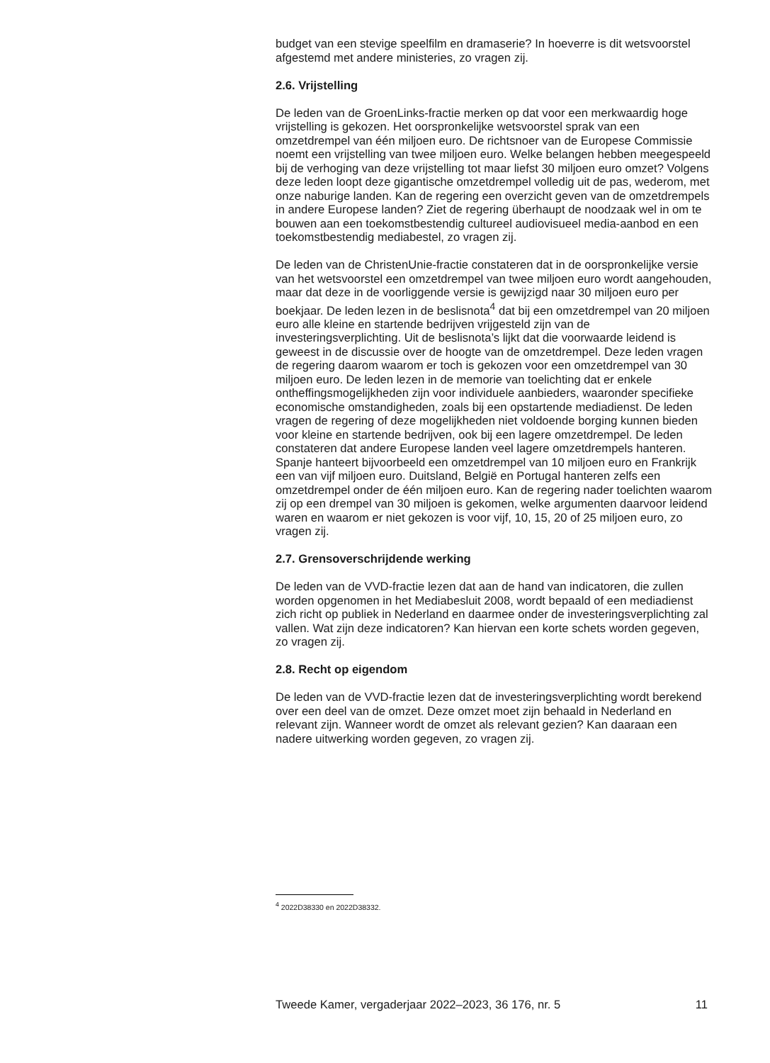budget van een stevige speelfilm en dramaserie? In hoeverre is dit wetsvoorstel afgestemd met andere ministeries, zo vragen zij.
2.6. Vrijstelling
De leden van de GroenLinks-fractie merken op dat voor een merkwaardig hoge vrijstelling is gekozen. Het oorspronkelijke wetsvoorstel sprak van een omzetdrempel van één miljoen euro. De richtsnoer van de Europese Commissie noemt een vrijstelling van twee miljoen euro. Welke belangen hebben meegespeeld bij de verhoging van deze vrijstelling tot maar liefst 30 miljoen euro omzet? Volgens deze leden loopt deze gigantische omzetdrempel volledig uit de pas, wederom, met onze naburige landen. Kan de regering een overzicht geven van de omzetdrempels in andere Europese landen? Ziet de regering überhaupt de noodzaak wel in om te bouwen aan een toekomstbestendig cultureel audiovisueel media-aanbod en een toekomstbestendig mediabestel, zo vragen zij.
De leden van de ChristenUnie-fractie constateren dat in de oorspronkelijke versie van het wetsvoorstel een omzetdrempel van twee miljoen euro wordt aangehouden, maar dat deze in de voorliggende versie is gewijzigd naar 30 miljoen euro per boekjaar. De leden lezen in de beslisnota<sup>4</sup> dat bij een omzetdrempel van 20 miljoen euro alle kleine en startende bedrijven vrijgesteld zijn van de investeringsverplichting. Uit de beslisnota’s lijkt dat die voorwaarde leidend is geweest in de discussie over de hoogte van de omzetdrempel. Deze leden vragen de regering daarom waarom er toch is gekozen voor een omzetdrempel van 30 miljoen euro. De leden lezen in de memorie van toelichting dat er enkele ontheffingsmogelijkheden zijn voor individuele aanbieders, waaronder specifieke economische omstandigheden, zoals bij een opstartende mediadienst. De leden vragen de regering of deze mogelijkheden niet voldoende borging kunnen bieden voor kleine en startende bedrijven, ook bij een lagere omzetdrempel. De leden constateren dat andere Europese landen veel lagere omzetdrempels hanteren. Spanje hanteert bijvoorbeeld een omzetdrempel van 10 miljoen euro en Frankrijk een van vijf miljoen euro. Duitsland, België en Portugal hanteren zelfs een omzetdrempel onder de één miljoen euro. Kan de regering nader toelichten waarom zij op een drempel van 30 miljoen is gekomen, welke argumenten daarvoor leidend waren en waarom er niet gekozen is voor vijf, 10, 15, 20 of 25 miljoen euro, zo vragen zij.
2.7. Grensoverschrijdende werking
De leden van de VVD-fractie lezen dat aan de hand van indicatoren, die zullen worden opgenomen in het Mediabesluit 2008, wordt bepaald of een mediadienst zich richt op publiek in Nederland en daarmee onder de investeringsverplichting zal vallen. Wat zijn deze indicatoren? Kan hiervan een korte schets worden gegeven, zo vragen zij.
2.8. Recht op eigendom
De leden van de VVD-fractie lezen dat de investeringsverplichting wordt berekend over een deel van de omzet. Deze omzet moet zijn behaald in Nederland en relevant zijn. Wanneer wordt de omzet als relevant gezien? Kan daaraan een nadere uitwerking worden gegeven, zo vragen zij.
<sup>4</sup> 2022D38330 en 2022D38332.
Tweede Kamer, vergaderjaar 2022–2023, 36 176, nr. 5 11